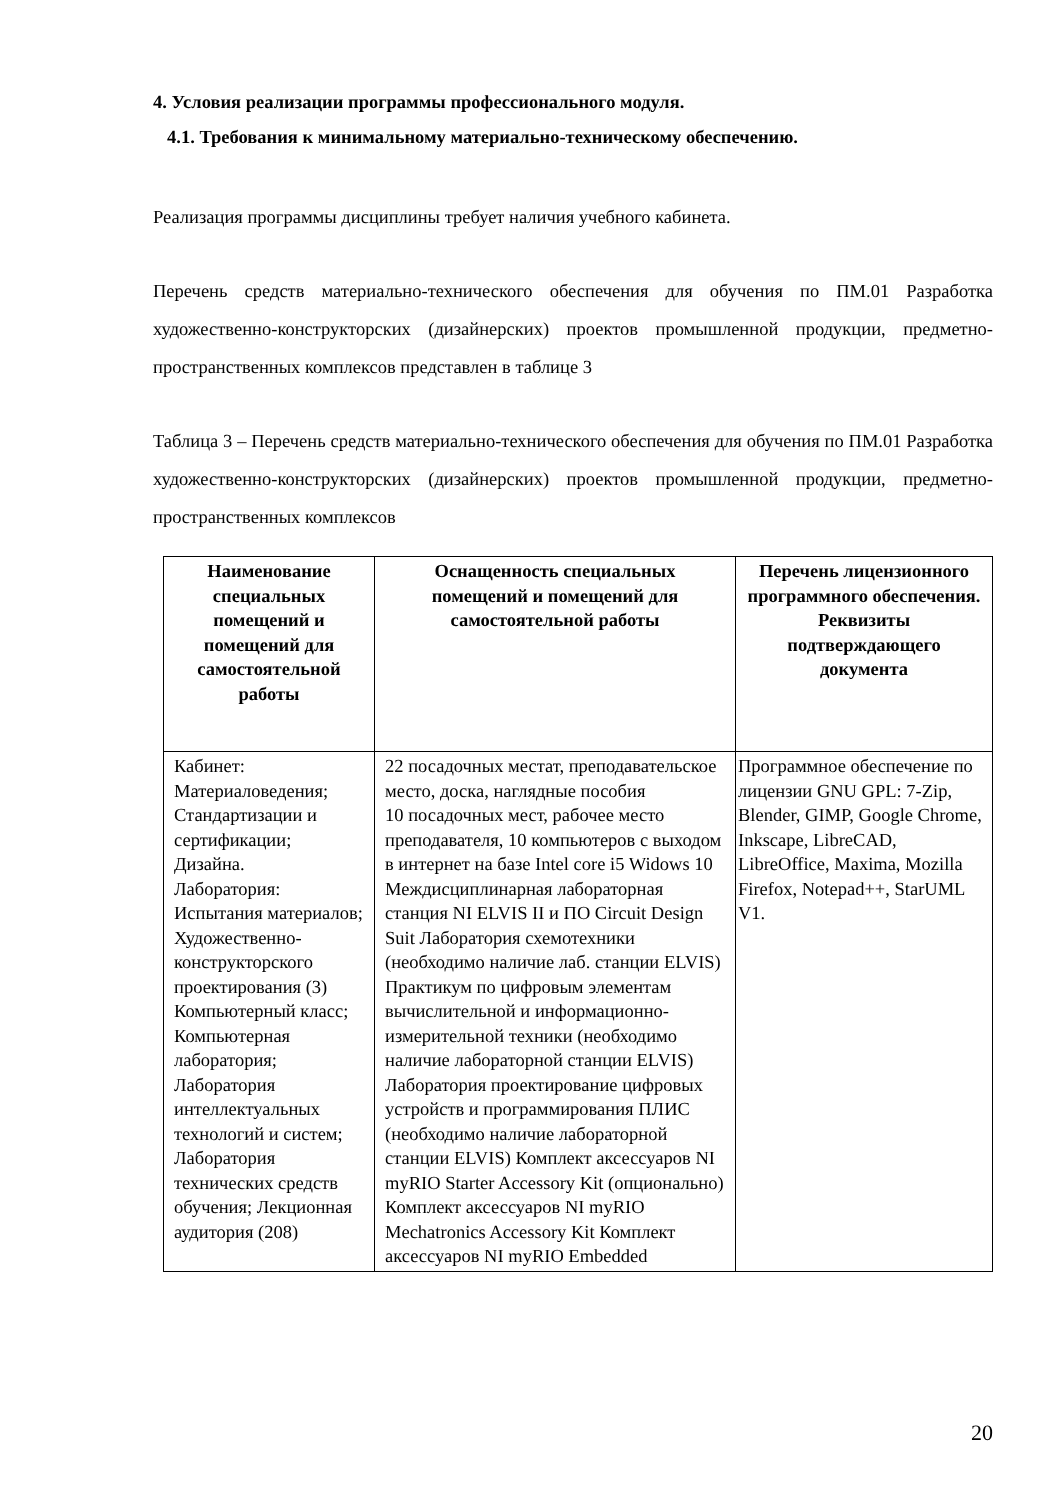4. Условия реализации программы профессионального модуля.
4.1. Требования к минимальному материально-техническому обеспечению.
Реализация программы дисциплины требует наличия учебного кабинета.
Перечень средств материально-технического обеспечения для обучения по ПМ.01 Разработка художественно-конструкторских (дизайнерских) проектов промышленной продукции, предметно-пространственных комплексов представлен в таблице 3
Таблица 3 – Перечень средств материально-технического обеспечения для обучения по ПМ.01 Разработка художественно-конструкторских (дизайнерских) проектов промышленной продукции, предметно-пространственных комплексов
| Наименование специальных помещений и помещений для самостоятельной работы | Оснащенность специальных помещений и помещений для самостоятельной работы | Перечень лицензионного программного обеспечения. Реквизиты подтверждающего документа |
| --- | --- | --- |
| Кабинет: Материаловедения; Стандартизации и сертификации; Дизайна. Лаборатория: Испытания материалов; Художественно-конструкторского проектирования (3) Компьютерный класс; Компьютерная лаборатория; Лаборатория интеллектуальных технологий и систем; Лаборатория технических средств обучения; Лекционная аудитория (208) | 22 посадочных местат, преподавательское место, доска, наглядные пособия 10 посадочных мест, рабочее место преподавателя, 10 компьютеров с выходом в интернет на базе Intel core i5 Widows 10 Междисциплинарная лабораторная станция NI ELVIS II и ПО Circuit Design Suit Лаборатория схемотехники (необходимо наличие лаб. станции ELVIS) Практикум по цифровым элементам вычислительной и информационно-измерительной техники (необходимо наличие лабораторной станции ELVIS) Лаборатория проектирование цифровых устройств и программирования ПЛИС (необходимо наличие лабораторной станции ELVIS) Комплект аксессуаров NI myRIO Starter Accessory Kit (опционально) Комплект аксессуаров NI myRIO Mechatronics Accessory Kit Комплект аксессуаров NI myRIO Embedded | Программное обеспечение по лицензии GNU GPL: 7-Zip, Blender, GIMP, Google Chrome, Inkscape, LibreCAD, LibreOffice, Maxima, Mozilla Firefox, Notepad++, StarUML V1. |
20